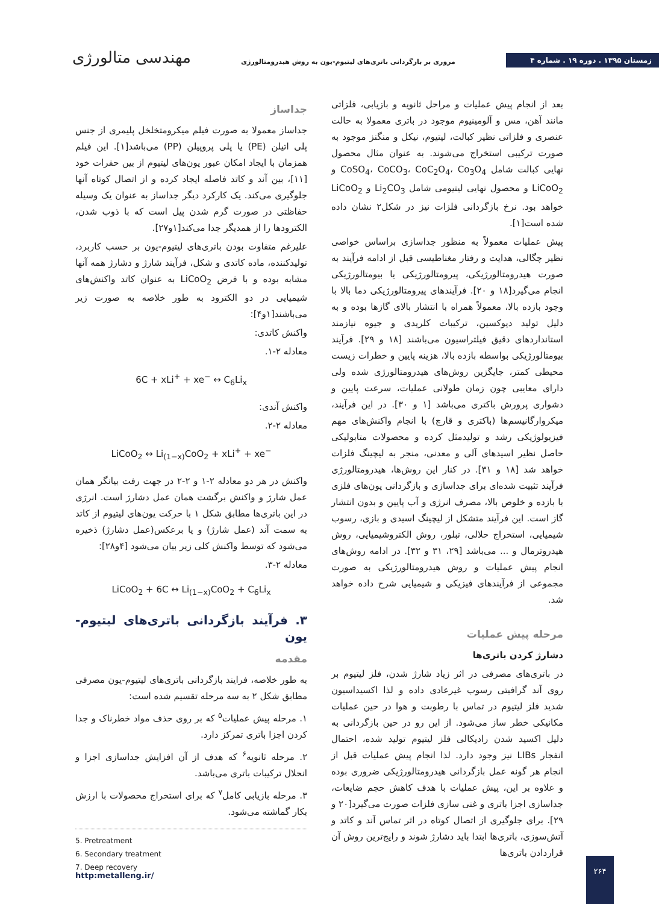مهندسی متالورژی
مروری بر بازگردانی باتری‌های لیتیوم-یون به روش هیدرومتالورژی
زمستان ۱۳۹۵ . دوره ۱۹ . شماره ۴
جداساز
جداساز معمولا به صورت فیلم میکرومتخلخل پلیمری از جنس پلی اتیلن (PE) یا پلی پروپیلن (PP) می‌باشد[۱]. این فیلم همزمان با ایجاد امکان عبور یون‌های لیتیوم از بین حفرات خود [۱۱]، بین آند و کاتد فاصله ایجاد کرده و از اتصال کوتاه آنها جلوگیری می‌کند. یک کارکرد دیگر جداساز به عنوان یک وسیله حفاظتی در صورت گرم شدن پیل است که با ذوب شدن، الکترودها را از همدیگر جدا می‌کند[۱و۲۷].
علیرغم متفاوت بودن باتری‌های لیتیوم-یون بر حسب کاربرد، تولیدکننده، ماده کاتدی و شکل، فرآیند شارژ و دشارژ همه آنها مشابه بوده و با فرض LiCoO<sub>2</sub> به عنوان کاتد واکنش‌های شیمیایی در دو الکترود به طور خلاصه به صورت زیر می‌باشند[۱و۴]:
واکنش کاتدی:
معادله ۲-۱.
6C + xLi<sup>+</sup> + xe<sup>−</sup> ↔ C<sub>6</sub>Li<sub>x</sub>
واکنش آندی:
معادله ۲-۲.
LiCoO<sub>2</sub> ↔ Li<sub>(1−x)</sub>CoO<sub>2</sub> + xLi<sup>+</sup> + xe<sup>−</sup>
واکنش در هر دو معادله ۲-۱ و ۲-۲ در جهت رفت بیانگر همان عمل شارژ و واکنش برگشت همان عمل دشارژ است. انرژی در این باتری‌ها مطابق شکل ۱ با حرکت یون‌های لیتیوم از کاتد به سمت آند (عمل شارژ) و یا برعکس(عمل دشارژ) ذخیره می‌شود که توسط واکنش کلی زیر بیان می‌شود [۴و۲۸]:
معادله ۲-۳.
LiCoO<sub>2</sub> + 6C ↔ Li<sub>(1−x)</sub>CoO<sub>2</sub> + C<sub>6</sub>Li<sub>x</sub>
۳. فرآیند بازگردانی باتری‌های لیتیوم-یون
مقدمه
به طور خلاصه، فرایند بازگردانی باتری‌های لیتیوم-یون مصرفی مطابق شکل ۲ به سه مرحله تقسیم شده است:
۱. مرحله پیش عملیات<sup>۵</sup> که بر روی حذف مواد خطرناک و جدا کردن اجزا باتری تمرکز دارد.
۲. مرحله ثانویه<sup>۶</sup> که هدف از آن افزایش جداسازی اجزا و انحلال ترکیبات باتری می‌باشد.
۳. مرحله بازیابی کامل<sup>۷</sup> که برای استخراج محصولات با ارزش بکار گماشته می‌شود.
5. Pretreatment
6. Secondary treatment
7. Deep recovery
بعد از انجام پیش عملیات و مراحل ثانویه و بازیابی، فلزاتی مانند آهن، مس و آلومینیوم موجود در باتری معمولا به حالت عنصری و فلزاتی نظیر کبالت، لیتیوم، نیکل و منگنز موجود به صورت ترکیبی استخراج می‌شوند. به عنوان مثال محصول نهایی کبالت شامل CoSO<sub>4</sub>، CoCO<sub>3</sub>، CoC<sub>2</sub>O<sub>4</sub>، Co<sub>3</sub>O<sub>4</sub> و LiCoO<sub>2</sub> و محصول نهایی لیتیومی شامل Li<sub>2</sub>CO<sub>3</sub> و LiCoO<sub>2</sub> خواهد بود. نرخ بازگردانی فلزات نیز در شکل۲ نشان داده شده است[۱].
پیش عملیات معمولاً به منظور جداسازی براساس خواصی نظیر چگالی، هدایت و رفتار مغناطیسی قبل از ادامه فرآیند به صورت هیدرومتالورژیکی، پیرومتالورژیکی یا بیومتالورژیکی انجام می‌گیرد[۱۸ و ۲۰]. فرآیندهای پیرومتالورژیکی دما بالا با وجود بازده بالا، معمولاً همراه با انتشار بالای گازها بوده و به دلیل تولید دیوکسین، ترکیبات کلریدی و جیوه نیازمند استانداردهای دقیق فیلتراسیون می‌باشند [۱۸ و ۲۹]. فرآیند بیومتالورژیکی بواسطه بازده بالا، هزینه پایین و خطرات زیست محیطی کمتر، جایگزین روش‌های هیدرومتالورژی شده ولی دارای معایبی چون زمان طولانی عملیات، سرعت پایین و دشواری پرورش باکتری می‌باشد [۱ و ۳۰]. در این فرآیند، میکروارگانیسم‌ها (باکتری و قارچ) با انجام واکنش‌های مهم فیزیولوژیکی رشد و تولیدمثل کرده و محصولات متابولیکی حاصل نظیر اسیدهای آلی و معدنی، منجر به لیچینگ فلزات خواهد شد [۱۸ و ۳۱]. در کنار این روش‌ها، هیدرومتالورژی فرآیند تثبیت شده‌ای برای جداسازی و بازگردانی یون‌های فلزی با بازده و خلوص بالا، مصرف انرژی و آب پایین و بدون انتشار گاز است. این فرآیند متشکل از لیچینگ اسیدی و بازی، رسوب شیمیایی، استخراج حلالی، تبلور، روش الکتروشیمیایی، روش هیدروترمال و ... می‌باشد [۲۹، ۳۱ و ۳۲]. در ادامه روش‌های انجام پیش عملیات و روش هیدرومتالورژیکی به صورت مجموعی از فرآیندهای فیزیکی و شیمیایی شرح داده خواهد شد.
مرحله پیش عملیات
دشارژ کردن باتری‌ها
در باتری‌های مصرفی در اثر زیاد شارژ شدن، فلز لیتیوم بر روی آند گرافیتی رسوب غیرعادی داده و لذا اکسیداسیون شدید فلز لیتیوم در تماس با رطوبت و هوا در حین عملیات مکانیکی خطر ساز می‌شود. از این رو در حین بازگردانی به دلیل اکسید شدن رادیکالی فلز لیتیوم تولید شده، احتمال انفجار LIBs نیز وجود دارد. لذا انجام پیش عملیات قبل از انجام هر گونه عمل بازگردانی هیدرومتالورژیکی ضروری بوده و علاوه بر این، پیش عملیات با هدف کاهش حجم ضایعات، جداسازی اجزا باتری و غنی سازی فلزات صورت می‌گیرد[۲۰ و ۲۹]. برای جلوگیری از اتصال کوتاه در اثر تماس آند و کاتد و آتش‌سوزی، باتری‌ها ابتدا باید دشارژ شوند و رایج‌ترین روش آن قراردادن باتری‌ها
http:metalleng.ir/
۲۶۴